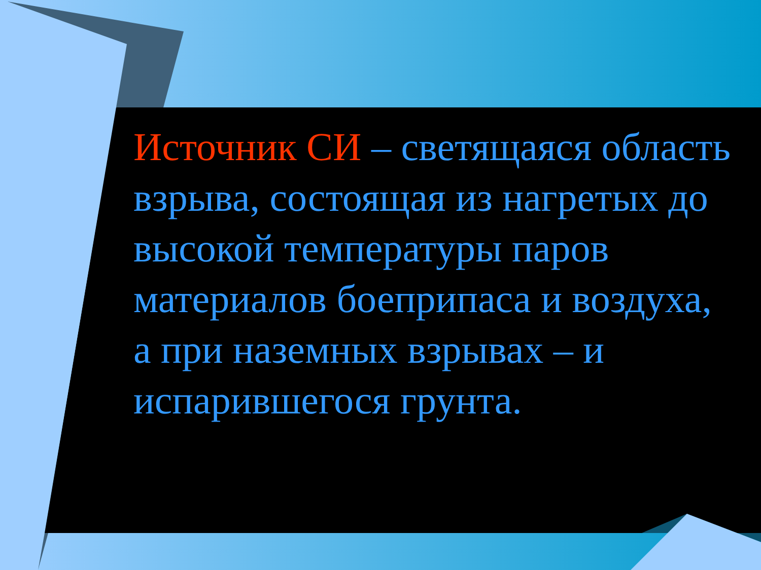Источник СИ – светящаяся область взрыва, состоящая из нагретых до высокой температуры паров материалов боеприпаса и воздуха, а при наземных взрывах – и испарившегося грунта.